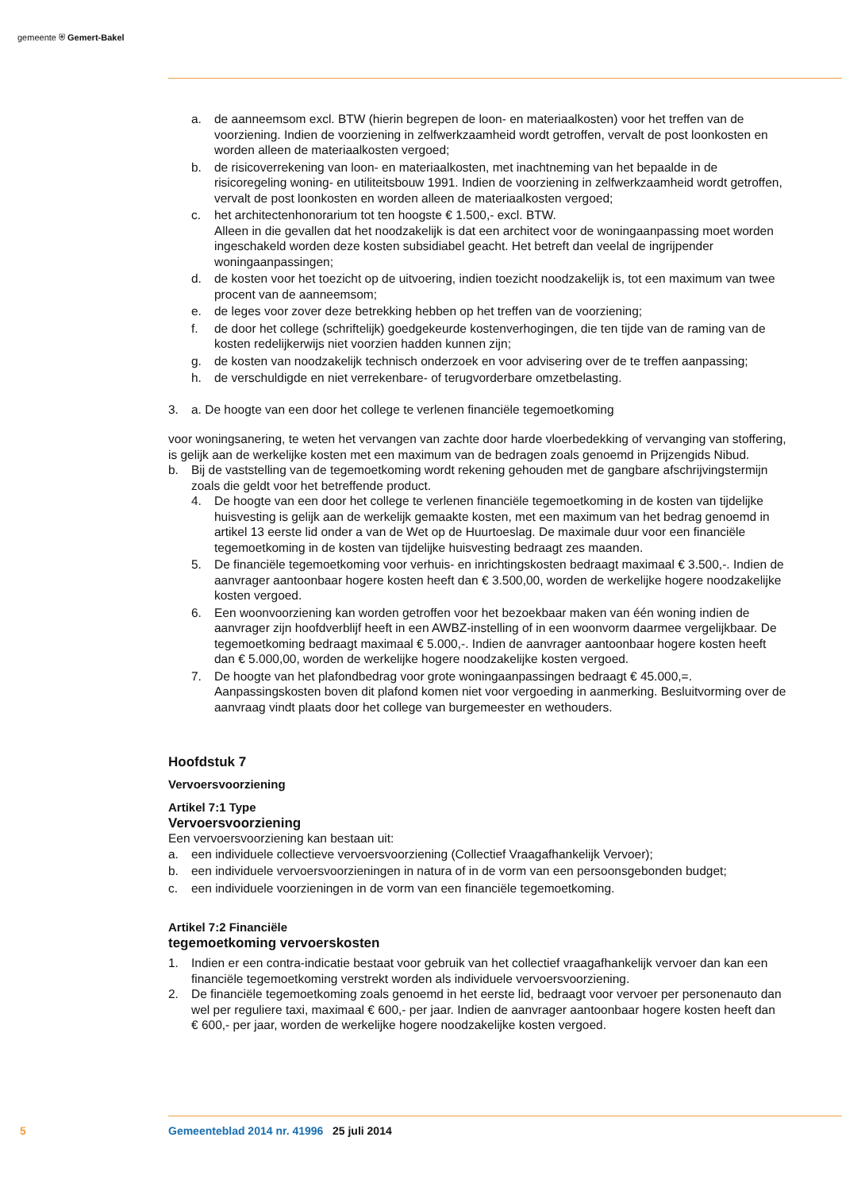gemeente ⛨ Gemert-Bakel
a. de aanneemsom excl. BTW (hierin begrepen de loon- en materiaalkosten) voor het treffen van de voorziening. Indien de voorziening in zelfwerkzaamheid wordt getroffen, vervalt de post loonkosten en worden alleen de materiaalkosten vergoed;
b. de risicoverrekening van loon- en materiaalkosten, met inachtneming van het bepaalde in de risicoregeling woning- en utiliteitsbouw 1991. Indien de voorziening in zelfwerkzaamheid wordt getroffen, vervalt de post loonkosten en worden alleen de materiaalkosten vergoed;
c. het architectenhonorarium tot ten hoogste € 1.500,- excl. BTW.
Alleen in die gevallen dat het noodzakelijk is dat een architect voor de woningaanpassing moet worden ingeschakeld worden deze kosten subsidiabel geacht. Het betreft dan veelal de ingrijpender woningaanpassingen;
d. de kosten voor het toezicht op de uitvoering, indien toezicht noodzakelijk is, tot een maximum van twee procent van de aanneemsom;
e. de leges voor zover deze betrekking hebben op het treffen van de voorziening;
f. de door het college (schriftelijk) goedgekeurde kostenverhogingen, die ten tijde van de raming van de kosten redelijkerwijs niet voorzien hadden kunnen zijn;
g. de kosten van noodzakelijk technisch onderzoek en voor advisering over de te treffen aanpassing;
h. de verschuldigde en niet verrekenbare- of terugvorderbare omzetbelasting.
3. a. De hoogte van een door het college te verlenen financiële tegemoetkoming
voor woningsanering, te weten het vervangen van zachte door harde vloerbedekking of vervanging van stoffering, is gelijk aan de werkelijke kosten met een maximum van de bedragen zoals genoemd in Prijzengids Nibud.
b. Bij de vaststelling van de tegemoetkoming wordt rekening gehouden met de gangbare afschrijvingstermijn zoals die geldt voor het betreffende product.
4. De hoogte van een door het college te verlenen financiële tegemoetkoming in de kosten van tijdelijke huisvesting is gelijk aan de werkelijk gemaakte kosten, met een maximum van het bedrag genoemd in artikel 13 eerste lid onder a van de Wet op de Huurtoeslag. De maximale duur voor een financiële tegemoetkoming in de kosten van tijdelijke huisvesting bedraagt zes maanden.
5. De financiële tegemoetkoming voor verhuis- en inrichtingskosten bedraagt maximaal € 3.500,-. Indien de aanvrager aantoonbaar hogere kosten heeft dan € 3.500,00, worden de werkelijke hogere noodzakelijke kosten vergoed.
6. Een woonvoorziening kan worden getroffen voor het bezoekbaar maken van één woning indien de aanvrager zijn hoofdverblijf heeft in een AWBZ-instelling of in een woonvorm daarmee vergelijkbaar. De tegemoetkoming bedraagt maximaal € 5.000,-. Indien de aanvrager aantoonbaar hogere kosten heeft dan € 5.000,00, worden de werkelijke hogere noodzakelijke kosten vergoed.
7. De hoogte van het plafondbedrag voor grote woningaanpassingen bedraagt € 45.000,=. Aanpassingskosten boven dit plafond komen niet voor vergoeding in aanmerking. Besluitvorming over de aanvraag vindt plaats door het college van burgemeester en wethouders.
Hoofdstuk 7
Vervoersvoorziening
Artikel 7:1 Type
Vervoersvoorziening
Een vervoersvoorziening kan bestaan uit:
a. een individuele collectieve vervoersvoorziening (Collectief Vraagafhankelijk Vervoer);
b. een individuele vervoersvoorzieningen in natura of in de vorm van een persoonsgebonden budget;
c. een individuele voorzieningen in de vorm van een financiële tegemoetkoming.
Artikel 7:2 Financiële
tegemoetkoming vervoerskosten
1. Indien er een contra-indicatie bestaat voor gebruik van het collectief vraagafhankelijk vervoer dan kan een financiële tegemoetkoming verstrekt worden als individuele vervoersvoorziening.
2. De financiële tegemoetkoming zoals genoemd in het eerste lid, bedraagt voor vervoer per personenauto dan wel per reguliere taxi, maximaal € 600,- per jaar. Indien de aanvrager aantoonbaar hogere kosten heeft dan
€ 600,- per jaar, worden de werkelijke hogere noodzakelijke kosten vergoed.
5 Gemeenteblad 2014 nr. 41996 25 juli 2014